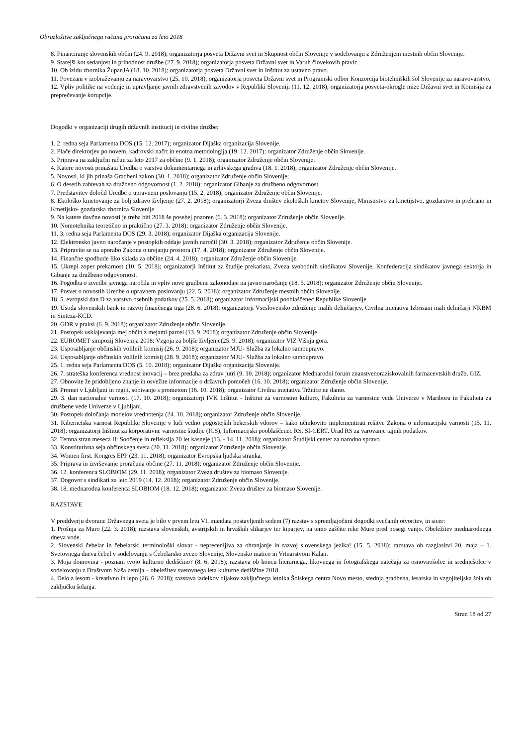Obrazložitve zaključnega računa proračuna za leto 2018
8. Financiranje slovenskih občin (24. 9. 2018); organizatorja posveta Državni svet in Skupnost občin Slovenije v sodelovanju z Združenjem mestnih občin Slovenije.
9. Starejši kot sedanjost in prihodnost družbe (27. 9. 2018); organizatorja posveta Državni svet in Varuh človekovih pravic.
10. Ob izidu zbornika ŽupanJA (18. 10. 2018); organizatorja posveta Državni svet in Inštitut za ustavno pravo.
11. Povezani v izobraževanju za naravovarstvo (25. 10. 2018); organizatorja posveta Državni svet in Programski odbor Konzorcija biotehniških šol Slovenije za naravovarstvo.
12. Vpliv politike na vodenje in upravljanje javnih zdravstvenih zavodov v Republiki Sloveniji (11. 12. 2018); organizatorja posveta-okrogle mize Državni svet in Komisija za preprečevanje korupcije.
Dogodki v organizaciji drugih državnih institucij in civilne družbe:
1. 2. redna seja Parlamenta DOS (15. 12. 2017); organizator Dijaška organizacija Slovenije.
2. Plače direktorjev po novem, kadrovski načrt in enotna metodologija (19. 12. 2017); organizator Združenje občin Slovenije.
3. Priprava na zaključni račun za leto 2017 za občine (9. 1. 2018); organizator Združenje občin Slovenije.
4. Katere novosti prinašata Uredba o varstvu dokumentarnega in arhivskega gradiva (18. 1. 2018); organizator Združenje občin Slovenije.
5. Novosti, ki jih prinaša Gradbeni zakon (30. 1. 2018); organizator Združenje občin Slovenije;
6. O desetih zahtevah za družbeno odgovornost (1. 2. 2018); organizator Gibanje za družbeno odgovornost.
7. Predstavitev določil Uredbe o upravnem poslovanju (15. 2. 2018); organizator Združenje občin Slovenije.
8. Ekološko kmetovanje za bolj zdravo življenje (27. 2. 2018); organizatorji Zveza društev ekoloških kmetov Slovenije, Ministrstvo za kmetijstvo, gozdarstvo in prehrano in Kmetijsko- gozdarska zbornica Slovenije.
9. Na katere davčne novosti je treba biti 2018 še posebej pozoren (6. 3. 2018); organizator Združenje občin Slovenije.
10. Nomotehnika teoretično in praktično (27. 3. 2018); organizator Združenje občin Slovenije.
11. 3. redna seja Parlamenta DOS (29. 3. 2018); organizator Dijaška organizacija Slovenije.
12. Elektronsko javno naročanje v postopkih oddaje javnih naročil (30. 3. 2018); organizator Združenje občin Slovenije.
13. Pripravite se na uporabo Zakona o urejanju prostora (17. 4. 2018); organizator Združenje občin Slovenije.
14. Finančne spodbude Eko sklada za občine (24. 4. 2018); organizator Združenje občin Slovenije.
15. Ukrepi zoper prekarnost (10. 5. 2018); organizatorji Inštitut za študije prekariata, Zveza svobodnih sindikatov Slovenije, Konfederacija sindikatov javnega sektorja in Gibanje za družbeno odgovornost.
16. Pogodba o izvedbi javnega naročila in vpliv nove gradbene zakonodaje na javno naročanje (18. 5. 2018); organizator Združenje občin Slovenije.
17. Posvet o novostih Uredbe o upravnem poslovanju (22. 5. 2018); organizator Združenje mestnih občin Slovenije.
18. 5. evropski dan D za varstvo osebnih podatkov (25. 5. 2018); organizator Informacijski pooblaščenec Republike Slovenije.
19. Usoda slovenskih bank in razvoj finančnega trga (28. 6. 2018); organizatorji Vseslovensko združenje malih delničarjev, Civilna iniciativa Izbrisani mali delničarji NKBM in Sinteza-KCD.
20. GDR v praksi (6. 9. 2018); organizator Združenje občin Slovenije.
21. Postopek usklajevanja mej občin z mejami parcel (13. 9. 2018); organizator Združenje občin Slovenije.
22. EUROMET simpozij Slovenija 2018: Vzgoja za boljše življenje(25. 9. 2018); organizator VIZ Višnja gora.
23. Usposabljanje občinskih volilnih komisij (26. 9. 2018); organizator MJU- Služba za lokalno samoupravo.
24. Usposabljanje občinskih volilnih komisij (28. 9. 2018); organizator MJU- Služba za lokalno samoupravo.
25. 1. redna seja Parlamenta DOS (5. 10. 2018); organizator Dijaška organizacija Slovenije.
26. 7. strateška konferenca vrednost inovacij – brez predaha za zdrav jutri (9. 10. 2018); organizator Mednarodni forum znanstvenoraziskovalnih farmacevtskih družb, GIZ.
27. Obnovite že pridobljeno znanje in osvežite informacije o državnih pomočeh (16. 10. 2018); organizator Združenje občin Slovenije.
28. Promet v Ljubljani in regiji, sobivanje s prometom (16. 10. 2018); organizator Civilna iniciativa Tržnice ne damo.
29. 3. dan nacionalne varnosti (17. 10. 2018); organizatorji IVK Inštitut - Inštitut za varnostno kulturo, Fakulteta za varnostne vede Univerze v Mariboru in Fakulteta za družbene vede Univerze v Ljubljani.
30. Postopek določanja modelov vrednotenja (24. 10. 2018); organizator Združenje občin Slovenije.
31. Kibernetska varnost Republike Slovenije v luči vedno pogostejših hekerskih vdorov – kako učinkovito implementirati rešitve Zakona o informacijski varnosti (15. 11. 2018); organizatorji Inštitut za korporativne varnostne študije (ICS), Informacijski pooblaščenec RS, SI-CERT, Urad RS za varovanje tajnih podatkov.
32. Temna stran meseca II: Soočenje in refleksija 20 let kasneje (13. - 14. 11. 2018); organizator Študijski center za narodno spravo.
33. Konstitutivna seja občinskega sveta (20. 11. 2018); organizator Združenje občin Slovenije.
34. Women first. Kongres EPP (23. 11. 2018); organizator Evropska ljudska stranka.
35. Priprava in izvrševanje proračuna občine (27. 11. 2018); organizator Združenje občin Slovenije.
36. 12. konferenca SLOBIOM (29. 11. 2018); organizator Zveza društev za biomaso Slovenije.
37. Dogovor s sindikati za leto 2019 (14. 12. 2018); organizator Združenje občin Slovenije.
38. 18. mednarodna konferenca SLOBIOM (18. 12. 2018); organizator Zveza društev za biomaso Slovenije.
RAZSTAVE
V preddverju dvorane Državnega sveta je bilo v prvem letu VI. mandata postavljenih sedem (7) razstav s spremljajočimi dogodki svečanih otvoritev, in sicer:
1. Prošnja za Muro (22. 3. 2018); razstava slovenskih, avstrijskih in hrvaških slikarjev ter kiparjev, na temo zaščite reke Mure pred posegi vanjo. Obeležitev mednarodnega dneva vode.
2. Slovenski čebelar in čebelarski terminološki slovar - neprecenljiva za ohranjanje in razvoj slovenskega jezika! (15. 5. 2018); razstava ob razglasitvi 20. maja – 1. Svetovnega dneva čebel v sodelovanju s Čebelarsko zvezo Slovenije, Slovensko matico in Vrtnarstvom Kalan.
3. Moja domovina - poznam tvojo kulturno dediščino? (8. 6. 2018); razstava ob koncu literarnega, likovnega in fotografskega natečaja za osnovnošolce in srednješolce v sodelovanju z Društvom Naša zemlja – obeležitev svetovnega leta kulturne dediščine 2018.
4. Delo z lesom - kreativno in lepo (26. 6. 2018); razstava izdelkov dijakov zaključnega letnika Šolskega centra Novo mesto, srednja gradbena, lesarska in vzgojiteljska šola ob zaključku šolanja.
Stran 18 od 27